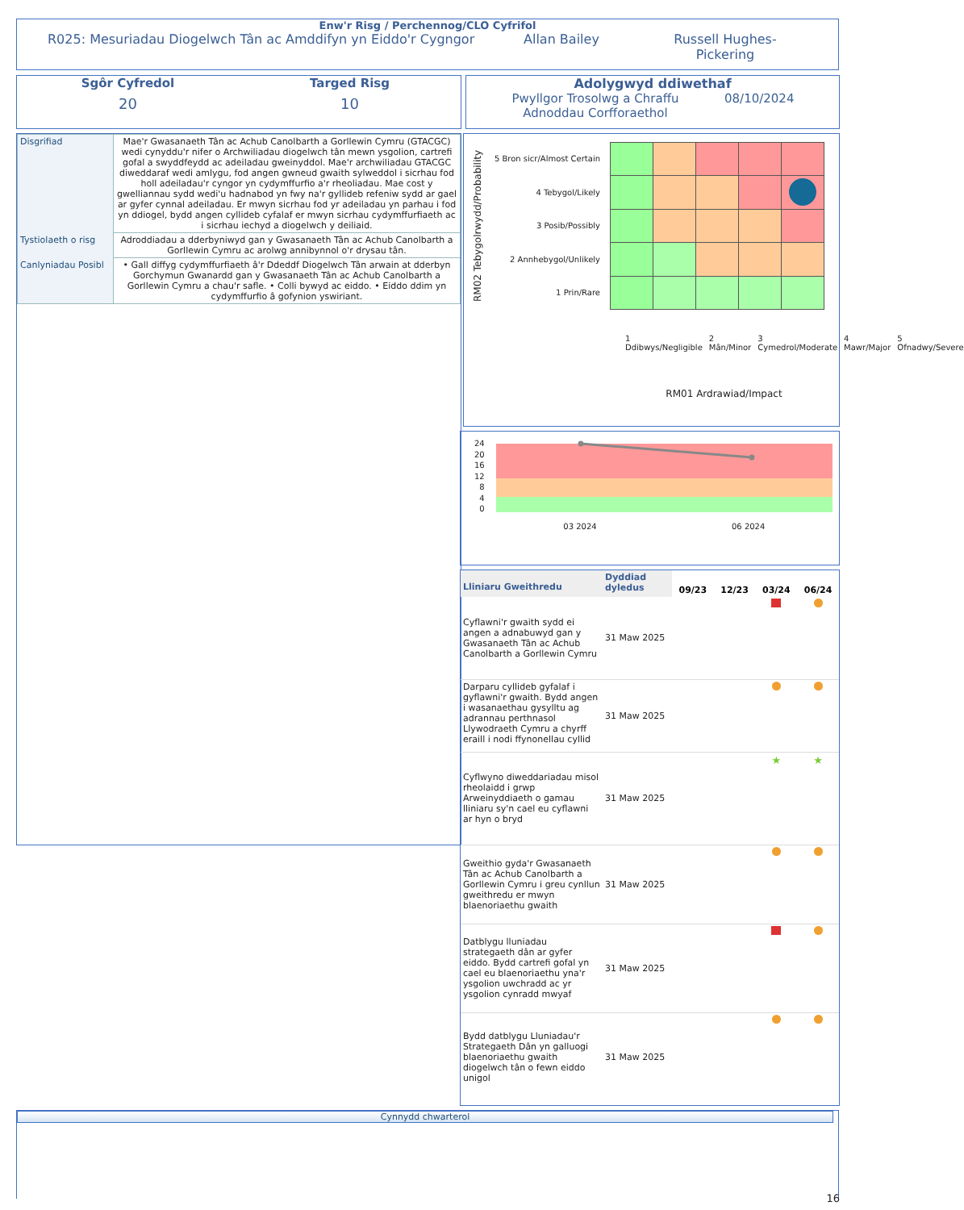Enw'r Risg / Perchennog/CLO Cyfrifol
R025: Mesuriadau Diogelwch Tân ac Amddifyn yn Eiddo'r Cygngor Allan Bailey Russell Hughes-Pickering
Sgôr Cyfredol
20
Targed Risg
10
Adolygwyd ddiwethaf
Pwyllgor Trosolwg a Chraffu Adnoddau Corfforaethol 08/10/2024
| Disgrifiad | Mae'r Gwasanaeth Tân ac Achub Canolbarth a Gorllewin Cymru (GTACGC) wedi cynyddu'r nifer o Archwiliadau diogelwch tân mewn ysgolion, cartrefi gofal a swyddfeydd ac adeiladau gweinyddol. Mae'r archwiliadau GTACGC diweddaraf wedi amlygu, fod angen gwneud gwaith sylweddol i sicrhau fod holl adeiladau'r cyngor yn cydymffurfio a'r rheoliadau. Mae cost y gwelliannau sydd wedi'u hadnabod yn fwy na'r gyllideb refeniw sydd ar gael ar gyfer cynnal adeiladau. Er mwyn sicrhau fod yr adeiladau yn parhau i fod yn ddiogel, bydd angen cyllideb cyfalaf er mwyn sicrhau cydymffurfiaeth ac i sicrhau iechyd a diogelwch y deiliaid. |
| Tystiolaeth o risg | Adroddiadau a dderbyniwyd gan y Gwasanaeth Tân ac Achub Canolbarth a Gorllewin Cymru ac arolwg annibynnol o'r drysau tân. |
| Canlyniadau Posibl | • Gall diffyg cydymffurfiaeth â'r Ddeddf Diogelwch Tân arwain at dderbyn Gorchymun Gwanardd gan y Gwasanaeth Tân ac Achub Canolbarth a Gorllewin Cymru a chau'r safle. • Colli bywyd ac eiddo. • Eiddo ddim yn cydymffurfio â gofynion yswiriant. |
RM02 Tebygolrwydd/Probability
5 Bron sicr/Almost Certain
4 Tebygol/Likely
3 Posib/Possibly
2 Annhebygol/Unlikely
1 Prin/Rare
1 Ddibwys/Negligible 2 Mân/Minor 3 Cymedrol/Moderate 4 Mawr/Major 5 Ofnadwy/Severe
RM01 Ardrawiad/Impact
24
20
16
12
8
4
0
03 2024 06 2024
| Lliniaru Gweithredu | Dyddiad dyledus | 09/23 | 12/23 | 03/24 | 06/24 |
| --- | --- | --- | --- | --- | --- |
| Cyflawni'r gwaith sydd ei angen a adnabuwyd gan y Gwasanaeth Tân ac Achub Canolbarth a Gorllewin Cymru | 31 Maw 2025 | | | | |
| Darparu cyllideb gyfalaf i gyflawni'r gwaith. Bydd angen i wasanaethau gysylltu ag adrannau perthnasol Llywodraeth Cymru a chyrff eraill i nodi ffynonellau cyllid | 31 Maw 2025 | | | | |
| Cyflwyno diweddariadau misol rheolaidd i grwp Arweinyddiaeth o gamau lliniaru sy'n cael eu cyflawni ar hyn o bryd | 31 Maw 2025 | | | ★ | ★ |
| Gweithio gyda'r Gwasanaeth Tân ac Achub Canolbarth a Gorllewin Cymru i greu cynllun gweithredu er mwyn blaenoriaethu gwaith | 31 Maw 2025 | | | | |
| Datblygu lluniadau strategaeth dân ar gyfer eiddo. Bydd cartrefi gofal yn cael eu blaenoriaethu yna'r ysgolion uwchradd ac yr ysgolion cynradd mwyaf | 31 Maw 2025 | | | | |
| Bydd datblygu Lluniadau'r Strategaeth Dân yn galluogi blaenoriaethu gwaith diogelwch tân o fewn eiddo unigol | 31 Maw 2025 | | | | |
Cynnydd chwarterol
16